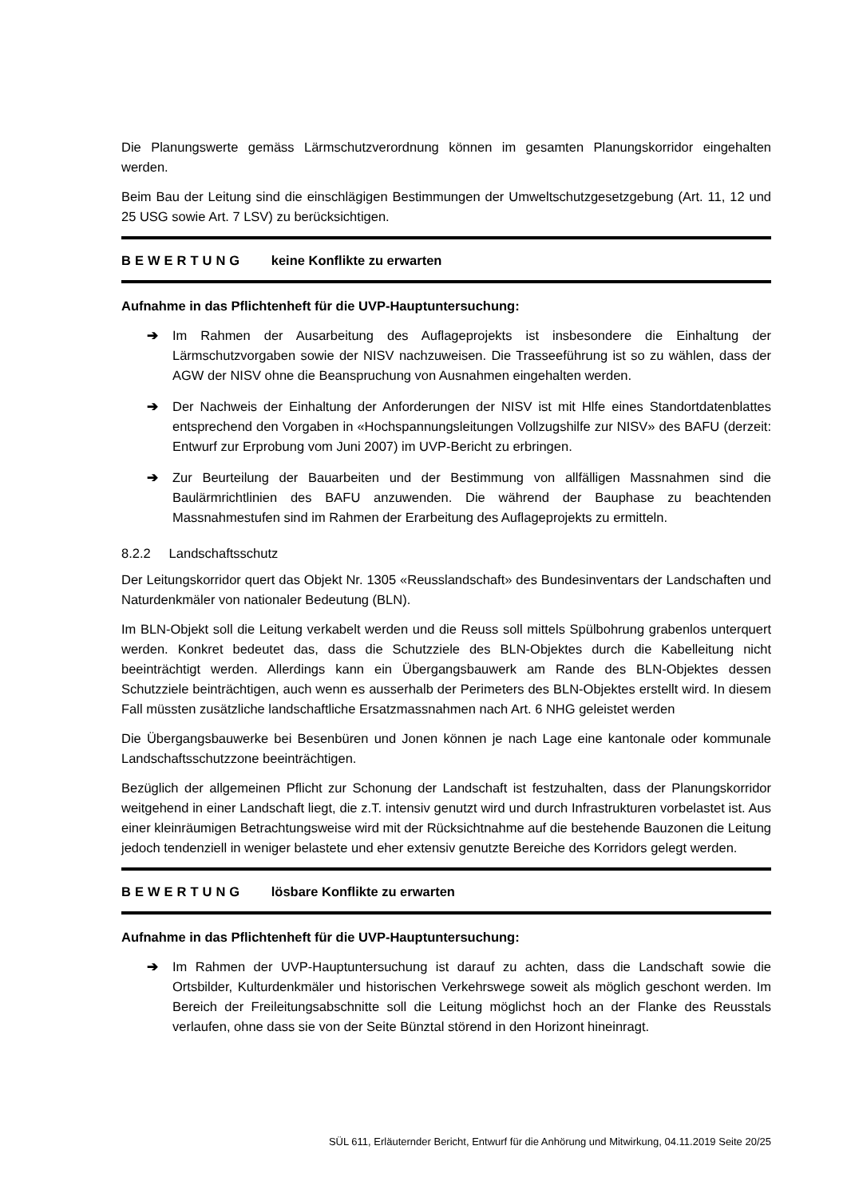Die Planungswerte gemäss Lärmschutzverordnung können im gesamten Planungskorridor eingehalten werden.
Beim Bau der Leitung sind die einschlägigen Bestimmungen der Umweltschutzgesetzgebung (Art. 11, 12 und 25 USG sowie Art. 7 LSV) zu berücksichtigen.
BEWERTUNG keine Konflikte zu erwarten
Aufnahme in das Pflichtenheft für die UVP-Hauptuntersuchung:
➔ Im Rahmen der Ausarbeitung des Auflageprojekts ist insbesondere die Einhaltung der Lärmschutzvorgaben sowie der NISV nachzuweisen. Die Trasseeführung ist so zu wählen, dass der AGW der NISV ohne die Beanspruchung von Ausnahmen eingehalten werden.
➔ Der Nachweis der Einhaltung der Anforderungen der NISV ist mit Hlfe eines Standortdatenblattes entsprechend den Vorgaben in «Hochspannungsleitungen Vollzugshilfe zur NISV» des BAFU (derzeit: Entwurf zur Erprobung vom Juni 2007) im UVP-Bericht zu erbringen.
➔ Zur Beurteilung der Bauarbeiten und der Bestimmung von allfälligen Massnahmen sind die Baulärmrichtlinien des BAFU anzuwenden. Die während der Bauphase zu beachtenden Massnahmestufen sind im Rahmen der Erarbeitung des Auflageprojekts zu ermitteln.
8.2.2 Landschaftsschutz
Der Leitungskorridor quert das Objekt Nr. 1305 «Reusslandschaft» des Bundesinventars der Landschaften und Naturdenkmäler von nationaler Bedeutung (BLN).
Im BLN-Objekt soll die Leitung verkabelt werden und die Reuss soll mittels Spülbohrung grabenlos unterquert werden. Konkret bedeutet das, dass die Schutzziele des BLN-Objektes durch die Kabelleitung nicht beeinträchtigt werden. Allerdings kann ein Übergangsbauwerk am Rande des BLN-Objektes dessen Schutzziele beinträchtigen, auch wenn es ausserhalb der Perimeters des BLN-Objektes erstellt wird. In diesem Fall müssten zusätzliche landschaftliche Ersatzmassnahmen nach Art. 6 NHG geleistet werden
Die Übergangsbauwerke bei Besenbüren und Jonen können je nach Lage eine kantonale oder kommunale Landschaftsschutzzone beeinträchtigen.
Bezüglich der allgemeinen Pflicht zur Schonung der Landschaft ist festzuhalten, dass der Planungskorridor weitgehend in einer Landschaft liegt, die z.T. intensiv genutzt wird und durch Infrastrukturen vorbelastet ist. Aus einer kleinräumigen Betrachtungsweise wird mit der Rücksichtnahme auf die bestehende Bauzonen die Leitung jedoch tendenziell in weniger belastete und eher extensiv genutzte Bereiche des Korridors gelegt werden.
BEWERTUNG lösbare Konflikte zu erwarten
Aufnahme in das Pflichtenheft für die UVP-Hauptuntersuchung:
➔ Im Rahmen der UVP-Hauptuntersuchung ist darauf zu achten, dass die Landschaft sowie die Ortsbilder, Kulturdenkmäler und historischen Verkehrswege soweit als möglich geschont werden. Im Bereich der Freileitungsabschnitte soll die Leitung möglichst hoch an der Flanke des Reusstals verlaufen, ohne dass sie von der Seite Bünztal störend in den Horizont hineinragt.
SÜL 611, Erläuternder Bericht, Entwurf für die Anhörung und Mitwirkung, 04.11.2019 Seite 20/25